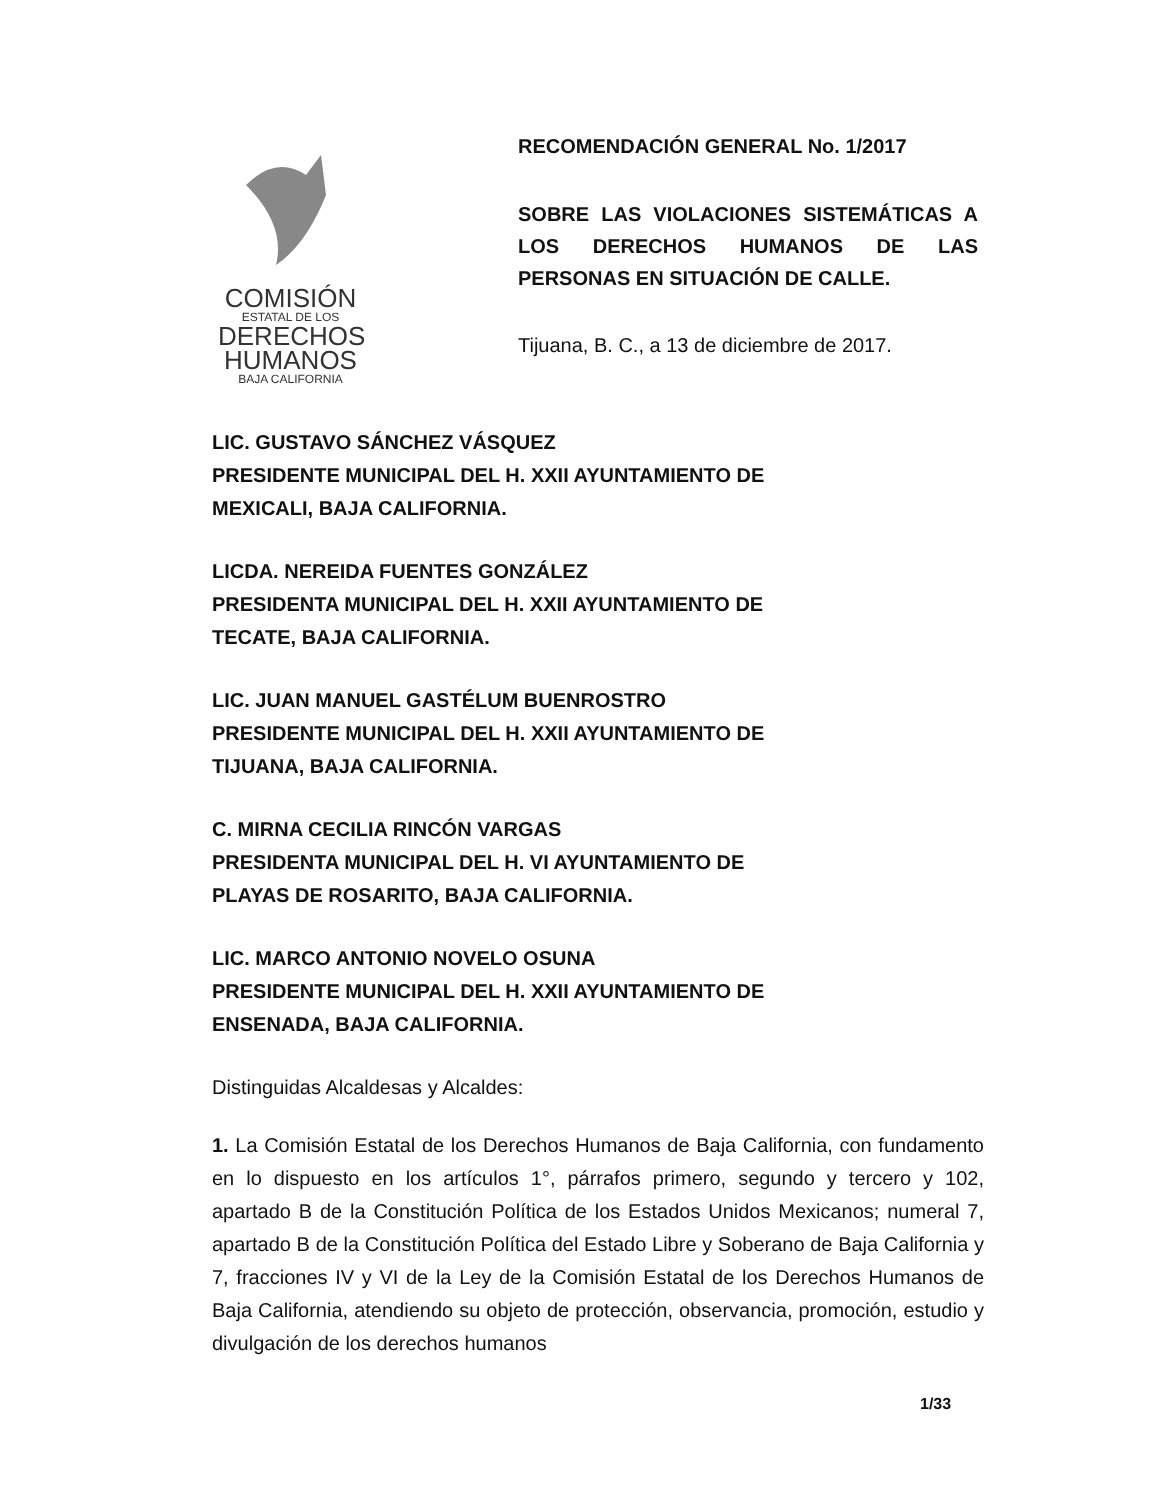COMISIÓN
ESTATAL DE LOS
DERECHOS
HUMANOS
BAJA CALIFORNIA
RECOMENDACIÓN GENERAL No. 1/2017
SOBRE LAS VIOLACIONES SISTEMÁTICAS A LOS DERECHOS HUMANOS DE LAS PERSONAS EN SITUACIÓN DE CALLE.
Tijuana, B. C., a 13 de diciembre de 2017.
LIC. GUSTAVO SÁNCHEZ VÁSQUEZ
PRESIDENTE MUNICIPAL DEL H. XXII AYUNTAMIENTO DE
MEXICALI, BAJA CALIFORNIA.
LICDA. NEREIDA FUENTES GONZÁLEZ
PRESIDENTA MUNICIPAL DEL H. XXII AYUNTAMIENTO DE
TECATE, BAJA CALIFORNIA.
LIC. JUAN MANUEL GASTÉLUM BUENROSTRO
PRESIDENTE MUNICIPAL DEL H. XXII AYUNTAMIENTO DE
TIJUANA, BAJA CALIFORNIA.
C. MIRNA CECILIA RINCÓN VARGAS
PRESIDENTA MUNICIPAL DEL H. VI AYUNTAMIENTO DE
PLAYAS DE ROSARITO, BAJA CALIFORNIA.
LIC. MARCO ANTONIO NOVELO OSUNA
PRESIDENTE MUNICIPAL DEL H. XXII AYUNTAMIENTO DE
ENSENADA, BAJA CALIFORNIA.
Distinguidas Alcaldesas y Alcaldes:
1. La Comisión Estatal de los Derechos Humanos de Baja California, con fundamento en lo dispuesto en los artículos 1°, párrafos primero, segundo y tercero y 102, apartado B de la Constitución Política de los Estados Unidos Mexicanos; numeral 7, apartado B de la Constitución Política del Estado Libre y Soberano de Baja California y 7, fracciones IV y VI de la Ley de la Comisión Estatal de los Derechos Humanos de Baja California, atendiendo su objeto de protección, observancia, promoción, estudio y divulgación de los derechos humanos
1/33